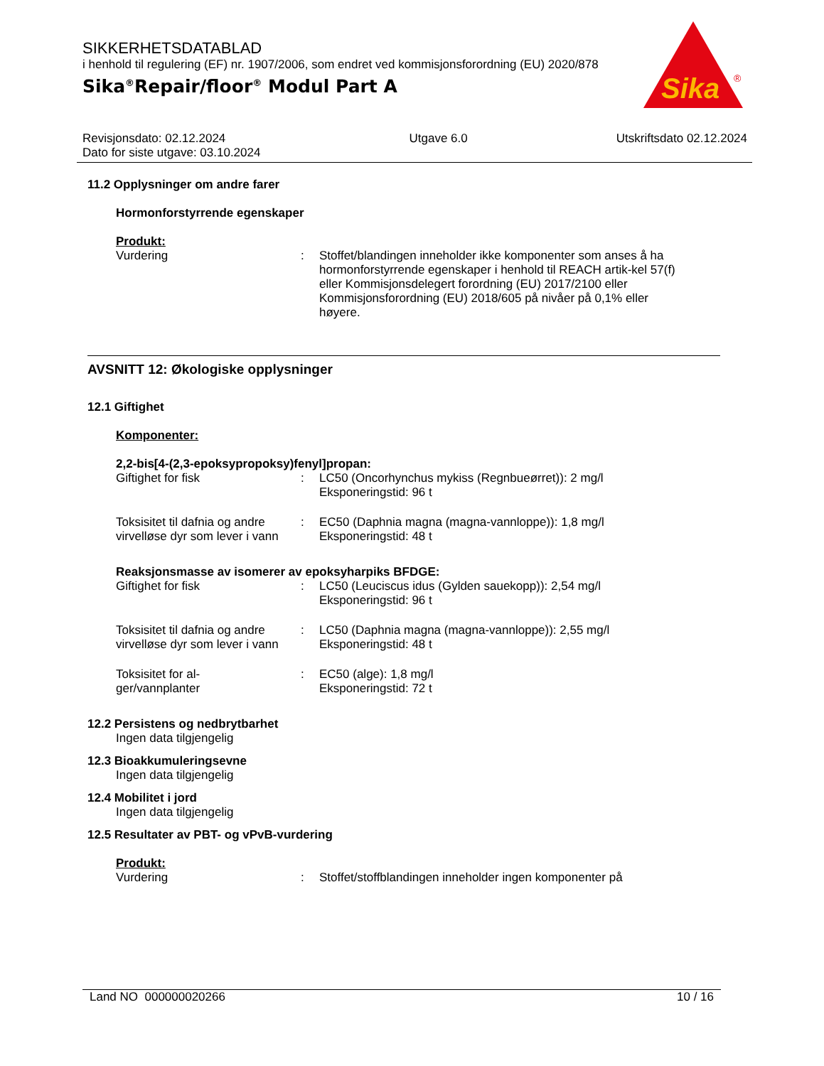SIKKERHETSDATABLAD
i henhold til regulering (EF) nr. 1907/2006, som endret ved kommisjonsforordning (EU) 2020/878
Sika<sup>®</sup>Repair/floor<sup>®</sup> Modul Part A
Sika
®
Revisjonsdato: 02.12.2024
Dato for siste utgave: 03.10.2024
Utgave 6.0 Utskriftsdato 02.12.2024
11.2 Opplysninger om andre farer
Hormonforstyrrende egenskaper
Produkt:
Vurdering : Stoffet/blandingen inneholder ikke komponenter som anses å ha hormonforstyrrende egenskaper i henhold til REACH artik-kel 57(f) eller Kommisjonsdelegert forordning (EU) 2017/2100 eller Kommisjonsforordning (EU) 2018/605 på nivåer på 0,1% eller høyere.
AVSNITT 12: Økologiske opplysninger
12.1 Giftighet
Komponenter:
2,2-bis[4-(2,3-epoksypropoksy)fenyl]propan:
Giftighet for fisk : LC50 (Oncorhynchus mykiss (Regnbueørret)): 2 mg/l
Eksponeringstid: 96 t
Toksisitet til dafnia og andre virvelløse dyr som lever i vann
: EC50 (Daphnia magna (magna-vannloppe)): 1,8 mg/l
Eksponeringstid: 48 t
Reaksjonsmasse av isomerer av epoksyharpiks BFDGE:
Giftighet for fisk : LC50 (Leuciscus idus (Gylden sauekopp)): 2,54 mg/l
Eksponeringstid: 96 t
Toksisitet til dafnia og andre virvelløse dyr som lever i vann
: LC50 (Daphnia magna (magna-vannloppe)): 2,55 mg/l
Eksponeringstid: 48 t
Toksisitet for al-
ger/vannplanter
: EC50 (alge): 1,8 mg/l
Eksponeringstid: 72 t
12.2 Persistens og nedbrytbarhet
Ingen data tilgjengelig
12.3 Bioakkumuleringsevne
Ingen data tilgjengelig
12.4 Mobilitet i jord
Ingen data tilgjengelig
12.5 Resultater av PBT- og vPvB-vurdering
Produkt:
Vurdering : Stoffet/stoffblandingen inneholder ingen komponenter på
Land NO 000000020266 10 / 16